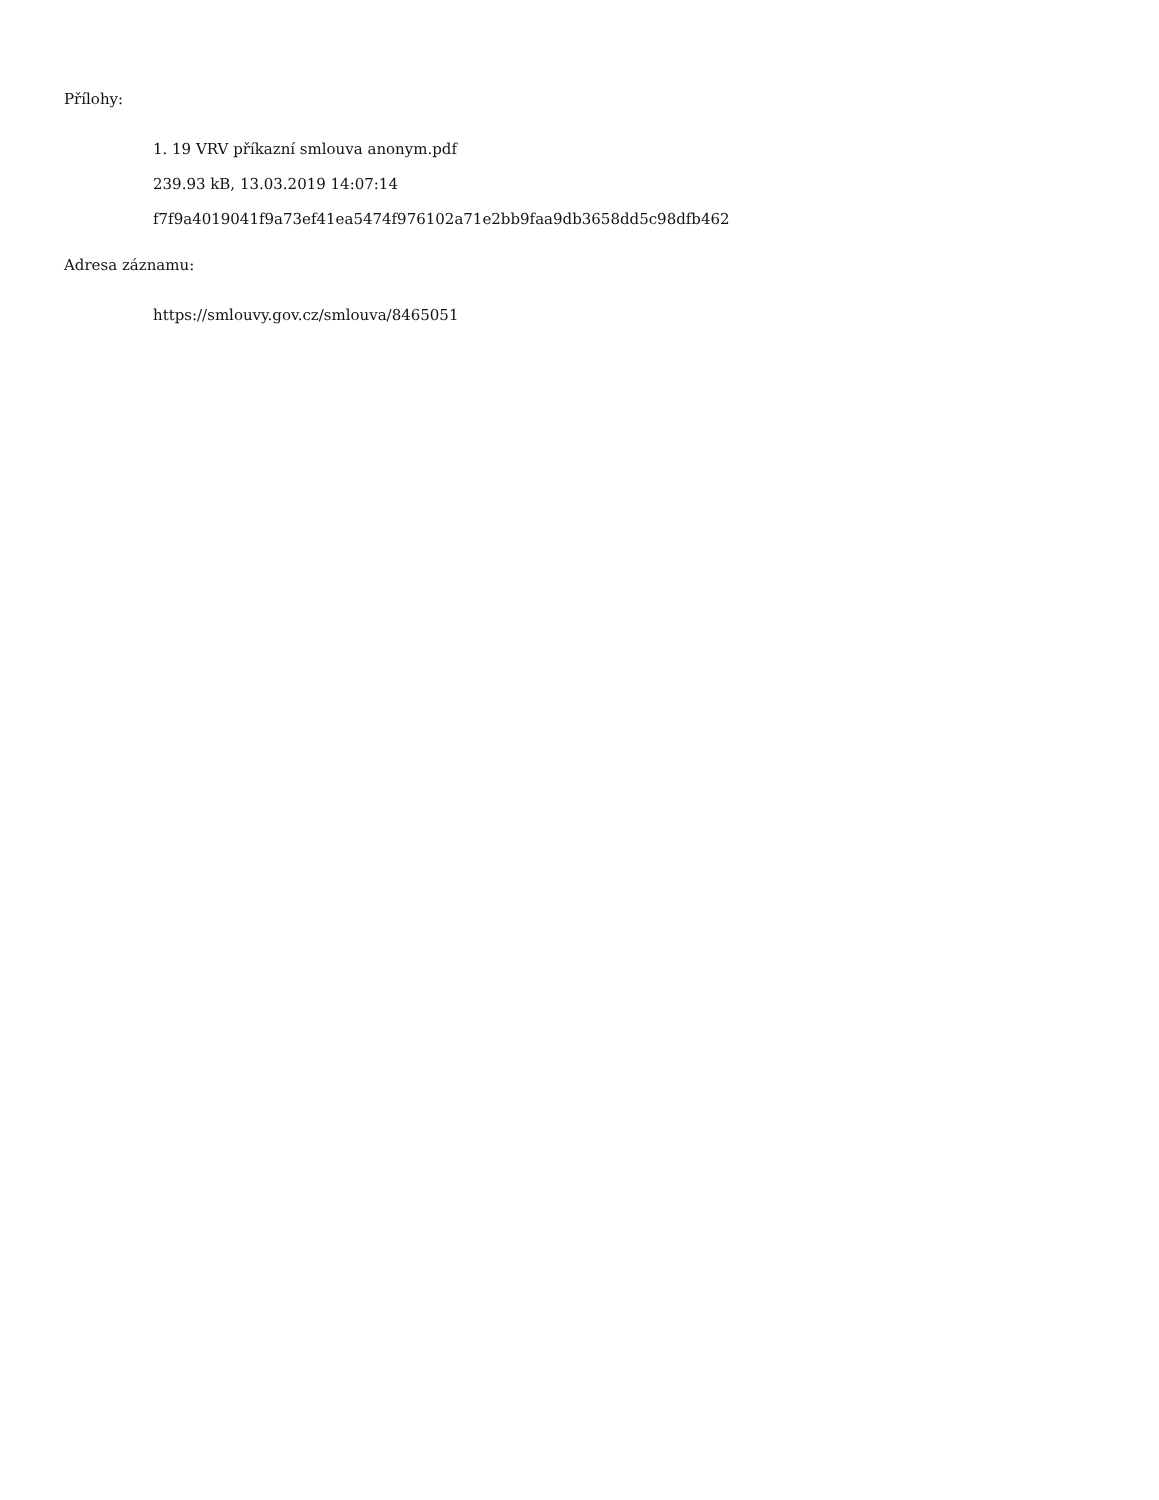Přílohy:
1. 19 VRV příkazní smlouva anonym.pdf
239.93 kB, 13.03.2019 14:07:14
f7f9a4019041f9a73ef41ea5474f976102a71e2bb9faa9db3658dd5c98dfb462
Adresa záznamu:
https://smlouvy.gov.cz/smlouva/8465051